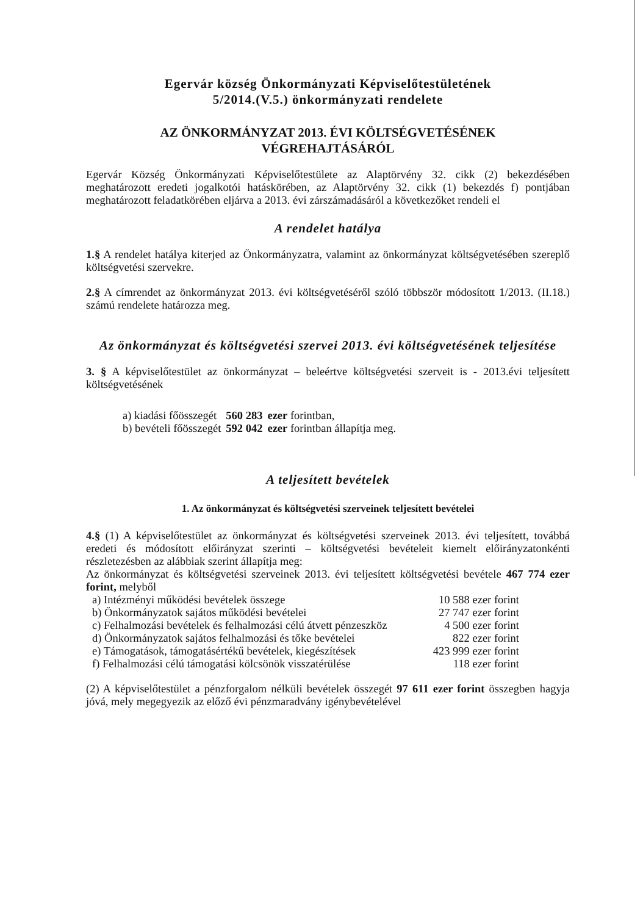Egervár község Önkormányzati Képviselőtestületének
5/2014.(V.5.) önkormányzati rendelete
AZ ÖNKORMÁNYZAT 2013. ÉVI KÖLTSÉGVETÉSÉNEK
VÉGREHAJTÁSÁRÓL
Egervár Község Önkormányzati Képviselőtestülete az Alaptörvény 32. cikk (2) bekezdésében meghatározott eredeti jogalkotói hatáskörében, az Alaptörvény 32. cikk (1) bekezdés f) pontjában meghatározott feladatkörében eljárva a 2013. évi zárszámadásáról a következőket rendeli el
A rendelet hatálya
1.§ A rendelet hatálya kiterjed az Önkormányzatra, valamint az önkormányzat költségvetésében szereplő költségvetési szervekre.
2.§ A címrendet az önkormányzat 2013. évi költségvetéséről szóló többször módosított 1/2013. (II.18.) számú rendelete határozza meg.
Az önkormányzat és költségvetési szervei 2013. évi költségvetésének teljesítése
3. § A képviselőtestület az önkormányzat – beleértve költségvetési szerveit is - 2013.évi teljesített költségvetésének
| a) kiadási főösszegét | 560 283 | ezer forintban, |
| b) bevételi főösszegét | 592 042 | ezer forintban állapítja meg. |
A teljesített bevételek
1. Az önkormányzat és költségvetési szerveinek teljesített bevételei
4.§ (1) A képviselőtestület az önkormányzat és költségvetési szerveinek 2013. évi teljesített, továbbá eredeti és módosított előirányzat szerinti – költségvetési bevételeit kiemelt előirányzatonkénti részletezésben az alábbiak szerint állapítja meg:
Az önkormányzat és költségvetési szerveinek 2013. évi teljesített költségvetési bevétele 467 774 ezer forint, melyből
| a) Intézményi működési bevételek összege | 10 588 ezer forint |
| b) Önkormányzatok sajátos működési bevételei | 27 747 ezer forint |
| c) Felhalmozási bevételek és felhalmozási célú átvett pénzeszköz | 4 500 ezer forint |
| d) Önkormányzatok sajátos felhalmozási és tőke bevételei | 822 ezer forint |
| e) Támogatások, támogatásértékű bevételek, kiegészítések | 423 999 ezer forint |
| f) Felhalmozási célú támogatási kölcsönök visszatérülése | 118 ezer forint |
(2) A képviselőtestület a pénzforgalom nélküli bevételek összegét 97 611 ezer forint összegben hagyja jóvá, mely megegyezik az előző évi pénzmaradvány igénybevételével